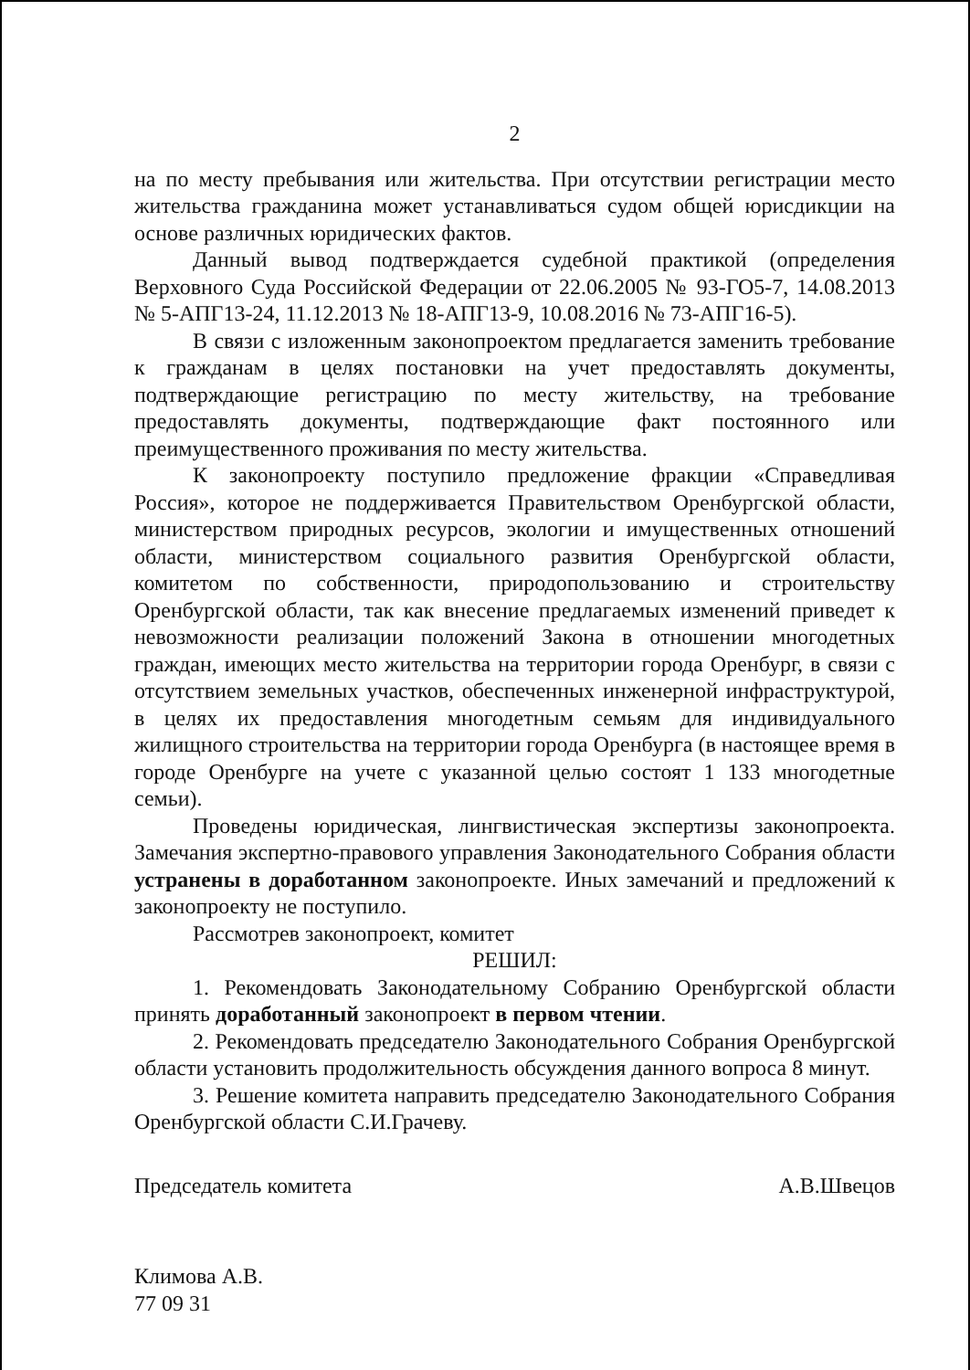2
на по месту пребывания или жительства. При отсутствии регистрации место жительства гражданина может устанавливаться судом общей юрисдикции на основе различных юридических фактов.
Данный вывод подтверждается судебной практикой (определения Верховного Суда Российской Федерации от 22.06.2005 № 93-ГО5-7, 14.08.2013 № 5-АПГ13-24, 11.12.2013 № 18-АПГ13-9, 10.08.2016 № 73-АПГ16-5).
В связи с изложенным законопроектом предлагается заменить требование к гражданам в целях постановки на учет предоставлять документы, подтверждающие регистрацию по месту жительству, на требование предоставлять документы, подтверждающие факт постоянного или преимущественного проживания по месту жительства.
К законопроекту поступило предложение фракции «Справедливая Россия», которое не поддерживается Правительством Оренбургской области, министерством природных ресурсов, экологии и имущественных отношений области, министерством социального развития Оренбургской области, комитетом по собственности, природопользованию и строительству Оренбургской области, так как внесение предлагаемых изменений приведет к невозможности реализации положений Закона в отношении многодетных граждан, имеющих место жительства на территории города Оренбург, в связи с отсутствием земельных участков, обеспеченных инженерной инфраструктурой, в целях их предоставления многодетным семьям для индивидуального жилищного строительства на территории города Оренбурга (в настоящее время в городе Оренбурге на учете с указанной целью состоят 1 133 многодетные семьи).
Проведены юридическая, лингвистическая экспертизы законопроекта. Замечания экспертно-правового управления Законодательного Собрания области устранены в доработанном законопроекте. Иных замечаний и предложений к законопроекту не поступило.
Рассмотрев законопроект, комитет
РЕШИЛ:
1. Рекомендовать Законодательному Собранию Оренбургской области принять доработанный законопроект в первом чтении.
2. Рекомендовать председателю Законодательного Собрания Оренбургской области установить продолжительность обсуждения данного вопроса 8 минут.
3. Решение комитета направить председателю Законодательного Собрания Оренбургской области С.И.Грачеву.
Председатель комитета А.В.Швецов
Климова А.В.
77 09 31